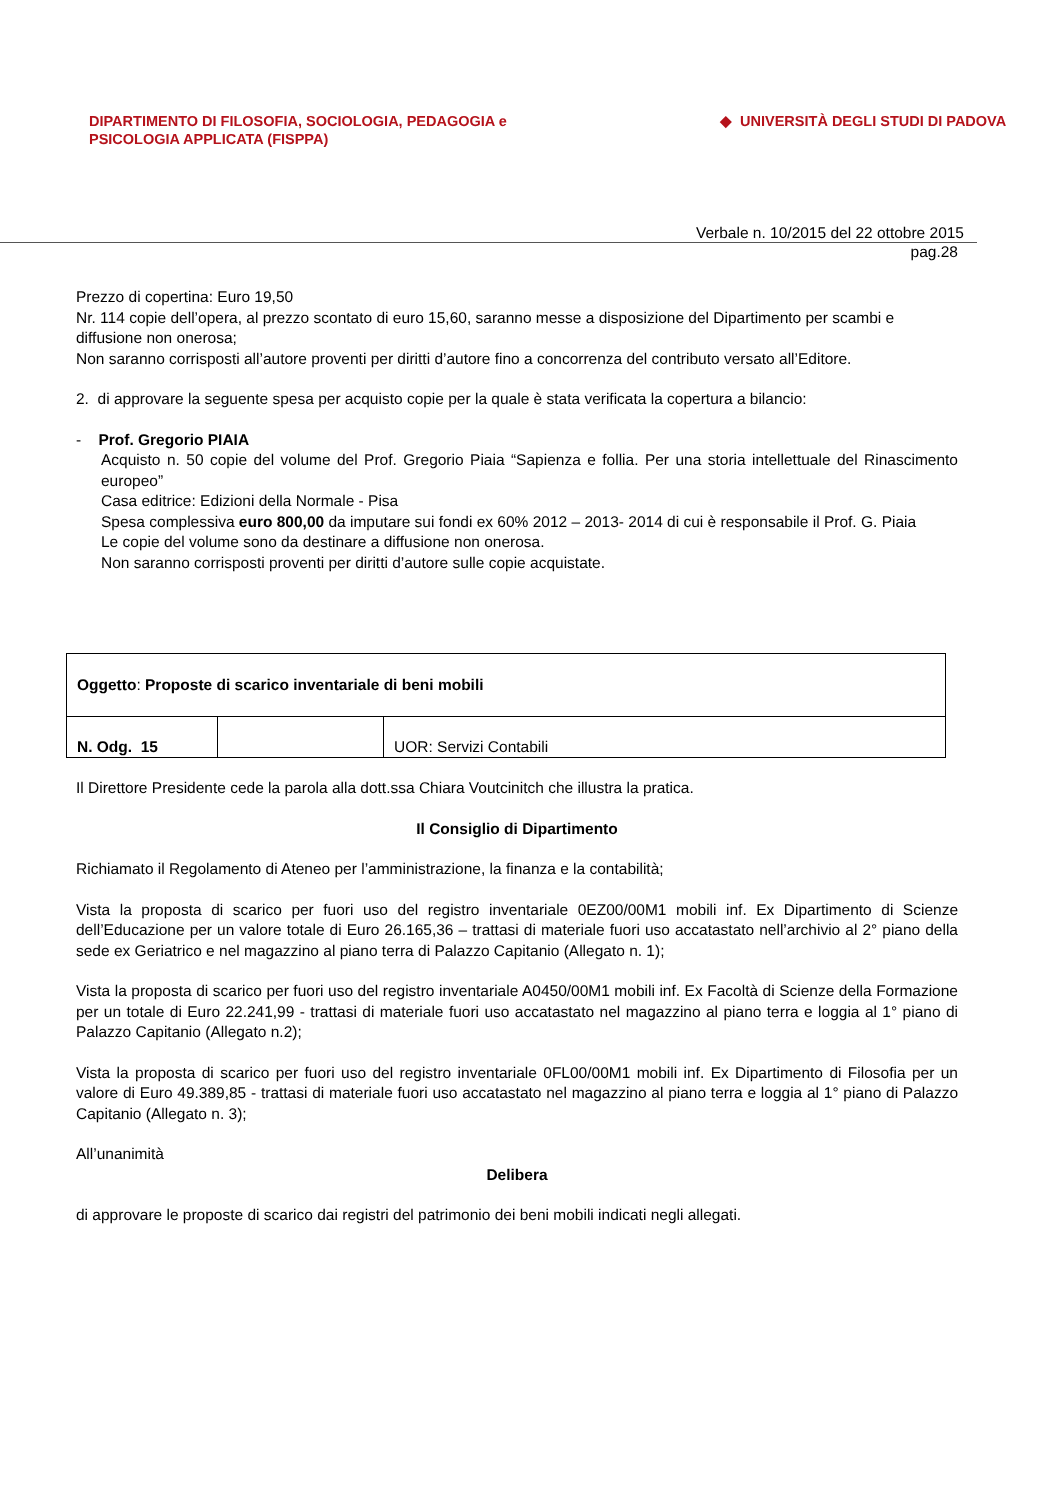DIPARTIMENTO DI FILOSOFIA, SOCIOLOGIA, PEDAGOGIA e
PSICOLOGIA APPLICATA (FISPPA)
◆ UNIVERSITÀ DEGLI STUDI DI PADOVA
Verbale n. 10/2015 del 22 ottobre 2015
pag.28
Prezzo di copertina: Euro 19,50
Nr. 114 copie dell’opera, al prezzo scontato di euro 15,60, saranno messe a disposizione del Dipartimento per scambi e diffusione non onerosa;
Non saranno corrisposti all’autore proventi per diritti d’autore fino a concorrenza del contributo versato all’Editore.
2. di approvare la seguente spesa per acquisto copie per la quale è stata verificata la copertura a bilancio:
- Prof. Gregorio PIAIA
Acquisto n. 50 copie del volume del Prof. Gregorio Piaia “Sapienza e follia. Per una storia intellettuale del Rinascimento europeo”
Casa editrice: Edizioni della Normale - Pisa
Spesa complessiva euro 800,00 da imputare sui fondi ex 60% 2012 – 2013- 2014 di cui è responsabile il Prof. G. Piaia
Le copie del volume sono da destinare a diffusione non onerosa.
Non saranno corrisposti proventi per diritti d’autore sulle copie acquistate.
| Oggetto : Proposte di scarico inventariale di beni mobili | | |
| N. Odg. 15 | | UOR: Servizi Contabili |
Il Direttore Presidente cede la parola alla dott.ssa Chiara Voutcinitch che illustra la pratica.
Il Consiglio di Dipartimento
Richiamato il Regolamento di Ateneo per l’amministrazione, la finanza e la contabilità;
Vista la proposta di scarico per fuori uso del registro inventariale 0EZ00/00M1 mobili inf. Ex Dipartimento di Scienze dell’Educazione per un valore totale di Euro 26.165,36 – trattasi di materiale fuori uso accatastato nell’archivio al 2° piano della sede ex Geriatrico e nel magazzino al piano terra di Palazzo Capitanio (Allegato n. 1);
Vista la proposta di scarico per fuori uso del registro inventariale A0450/00M1 mobili inf. Ex Facoltà di Scienze della Formazione per un totale di Euro 22.241,99 - trattasi di materiale fuori uso accatastato nel magazzino al piano terra e loggia al 1° piano di Palazzo Capitanio (Allegato n.2);
Vista la proposta di scarico per fuori uso del registro inventariale 0FL00/00M1 mobili inf. Ex Dipartimento di Filosofia per un valore di Euro 49.389,85 - trattasi di materiale fuori uso accatastato nel magazzino al piano terra e loggia al 1° piano di Palazzo Capitanio (Allegato n. 3);
All’unanimità
Delibera
di approvare le proposte di scarico dai registri del patrimonio dei beni mobili indicati negli allegati.